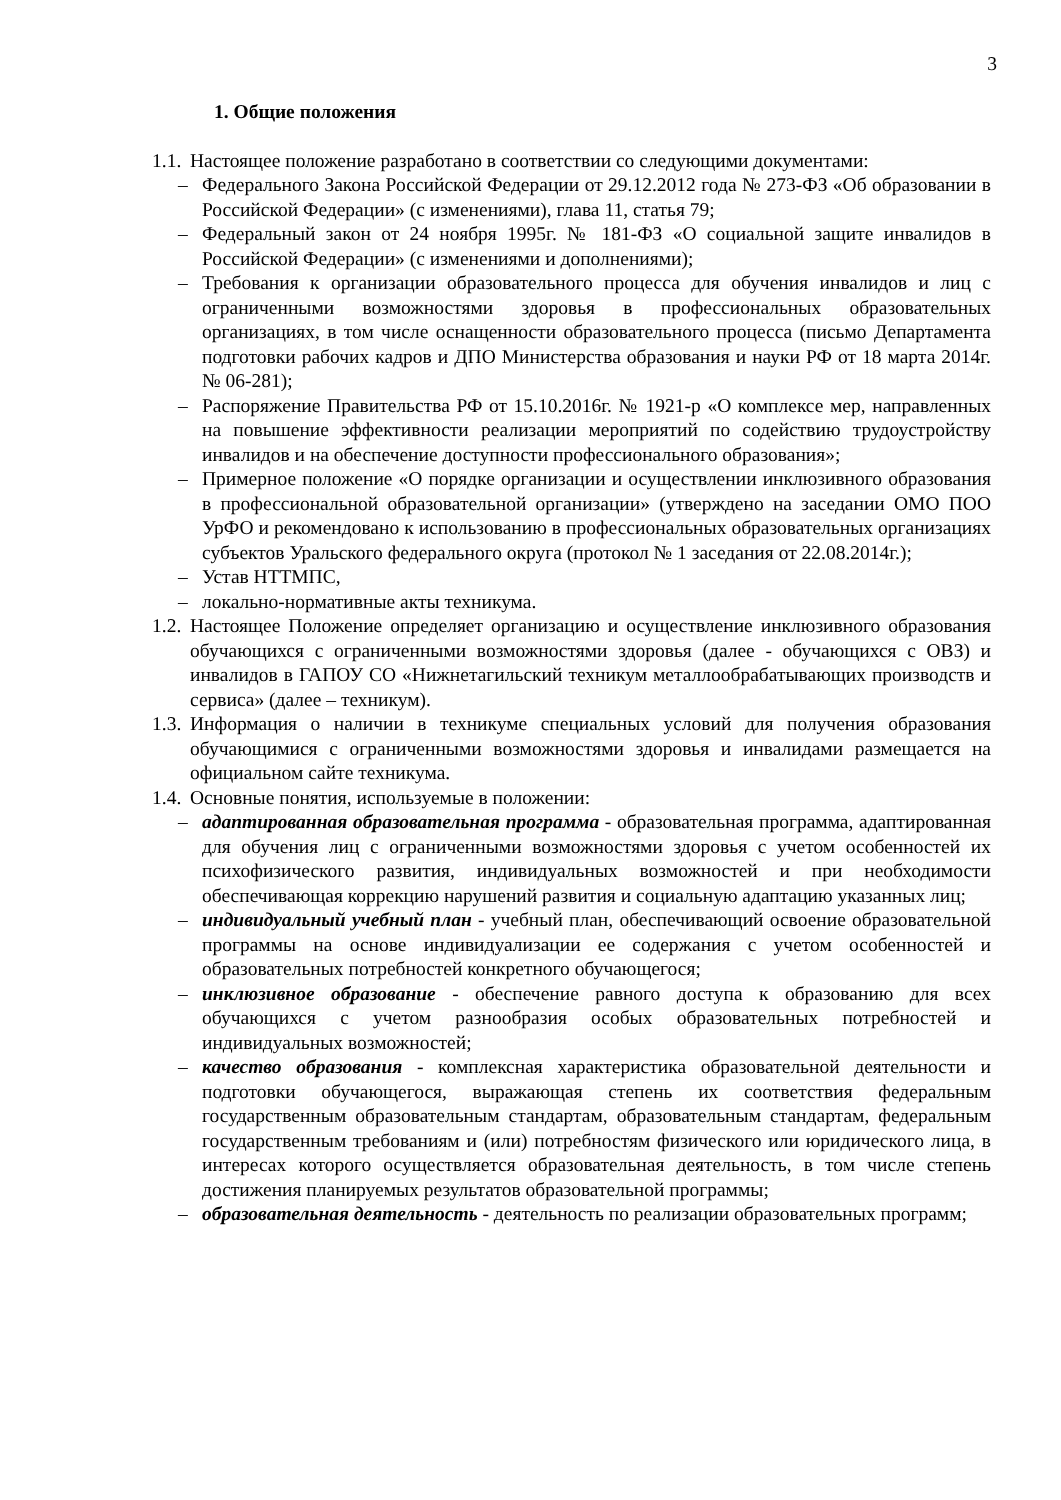3
1. Общие положения
1.1. Настоящее положение разработано в соответствии со следующими документами:
– Федерального Закона Российской Федерации от 29.12.2012 года № 273-ФЗ «Об образовании в Российской Федерации» (с изменениями), глава 11, статья 79;
– Федеральный закон от 24 ноября 1995г. № 181-ФЗ «О социальной защите инвалидов в Российской Федерации» (с изменениями и дополнениями);
– Требования к организации образовательного процесса для обучения инвалидов и лиц с ограниченными возможностями здоровья в профессиональных образовательных организациях, в том числе оснащенности образовательного процесса (письмо Департамента подготовки рабочих кадров и ДПО Министерства образования и науки РФ от 18 марта 2014г. № 06-281);
– Распоряжение Правительства РФ от 15.10.2016г. № 1921-р «О комплексе мер, направленных на повышение эффективности реализации мероприятий по содействию трудоустройству инвалидов и на обеспечение доступности профессионального образования»;
– Примерное положение «О порядке организации и осуществлении инклюзивного образования в профессиональной образовательной организации» (утверждено на заседании ОМО ПОО УрФО и рекомендовано к использованию в профессиональных образовательных организациях субъектов Уральского федерального округа (протокол № 1 заседания от 22.08.2014г.);
– Устав НТТМПС,
– локально-нормативные акты техникума.
1.2. Настоящее Положение определяет организацию и осуществление инклюзивного образования обучающихся с ограниченными возможностями здоровья (далее - обучающихся с ОВЗ) и инвалидов в ГАПОУ СО «Нижнетагильский техникум металлообрабатывающих производств и сервиса» (далее – техникум).
1.3. Информация о наличии в техникуме специальных условий для получения образования обучающимися с ограниченными возможностями здоровья и инвалидами размещается на официальном сайте техникума.
1.4. Основные понятия, используемые в положении:
– адаптированная образовательная программа - образовательная программа, адаптированная для обучения лиц с ограниченными возможностями здоровья с учетом особенностей их психофизического развития, индивидуальных возможностей и при необходимости обеспечивающая коррекцию нарушений развития и социальную адаптацию указанных лиц;
– индивидуальный учебный план - учебный план, обеспечивающий освоение образовательной программы на основе индивидуализации ее содержания с учетом особенностей и образовательных потребностей конкретного обучающегося;
– инклюзивное образование - обеспечение равного доступа к образованию для всех обучающихся с учетом разнообразия особых образовательных потребностей и индивидуальных возможностей;
– качество образования - комплексная характеристика образовательной деятельности и подготовки обучающегося, выражающая степень их соответствия федеральным государственным образовательным стандартам, образовательным стандартам, федеральным государственным требованиям и (или) потребностям физического или юридического лица, в интересах которого осуществляется образовательная деятельность, в том числе степень достижения планируемых результатов образовательной программы;
– образовательная деятельность - деятельность по реализации образовательных программ;